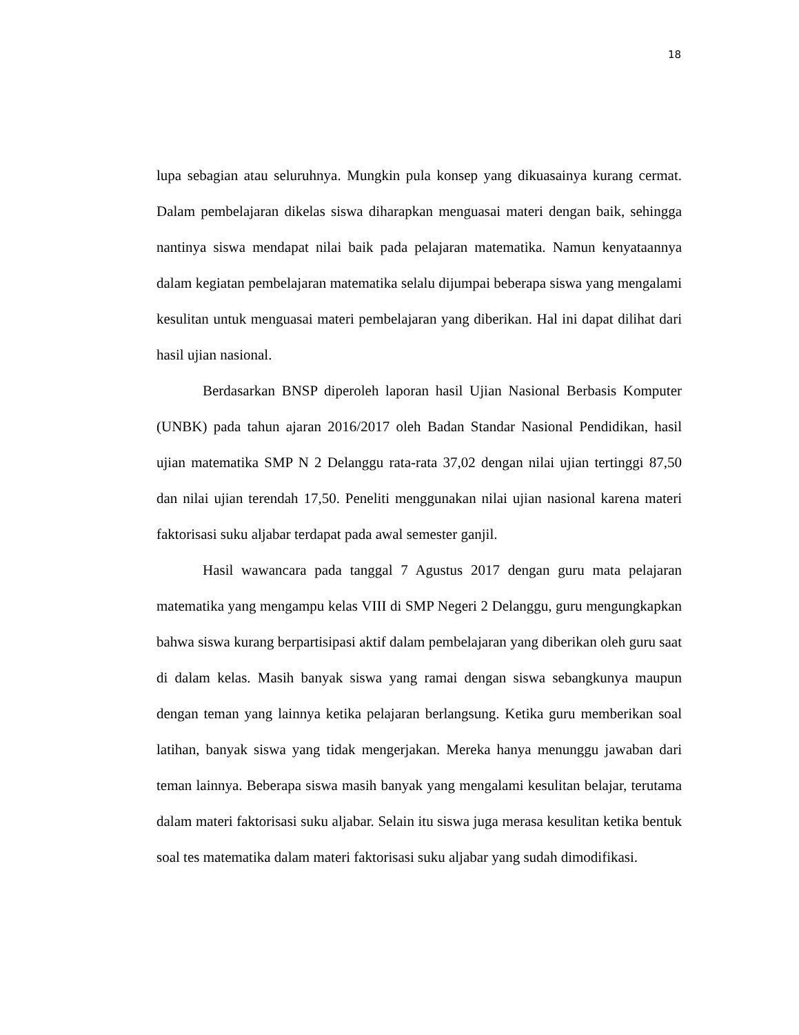18
lupa sebagian atau seluruhnya. Mungkin pula konsep yang dikuasainya kurang cermat. Dalam pembelajaran dikelas siswa diharapkan menguasai materi dengan baik, sehingga nantinya siswa mendapat nilai baik pada pelajaran matematika. Namun kenyataannya dalam kegiatan pembelajaran matematika selalu dijumpai beberapa siswa yang mengalami kesulitan untuk menguasai materi pembelajaran yang diberikan. Hal ini dapat dilihat dari hasil ujian nasional.
Berdasarkan BNSP diperoleh laporan hasil Ujian Nasional Berbasis Komputer (UNBK) pada tahun ajaran 2016/2017 oleh Badan Standar Nasional Pendidikan, hasil ujian matematika SMP N 2 Delanggu rata-rata 37,02 dengan nilai ujian tertinggi 87,50 dan nilai ujian terendah 17,50. Peneliti menggunakan nilai ujian nasional karena materi faktorisasi suku aljabar terdapat pada awal semester ganjil.
Hasil wawancara pada tanggal 7 Agustus 2017 dengan guru mata pelajaran matematika yang mengampu kelas VIII di SMP Negeri 2 Delanggu, guru mengungkapkan bahwa siswa kurang berpartisipasi aktif dalam pembelajaran yang diberikan oleh guru saat di dalam kelas. Masih banyak siswa yang ramai dengan siswa sebangkunya maupun dengan teman yang lainnya ketika pelajaran berlangsung. Ketika guru memberikan soal latihan, banyak siswa yang tidak mengerjakan. Mereka hanya menunggu jawaban dari teman lainnya. Beberapa siswa masih banyak yang mengalami kesulitan belajar, terutama dalam materi faktorisasi suku aljabar. Selain itu siswa juga merasa kesulitan ketika bentuk soal tes matematika dalam materi faktorisasi suku aljabar yang sudah dimodifikasi.